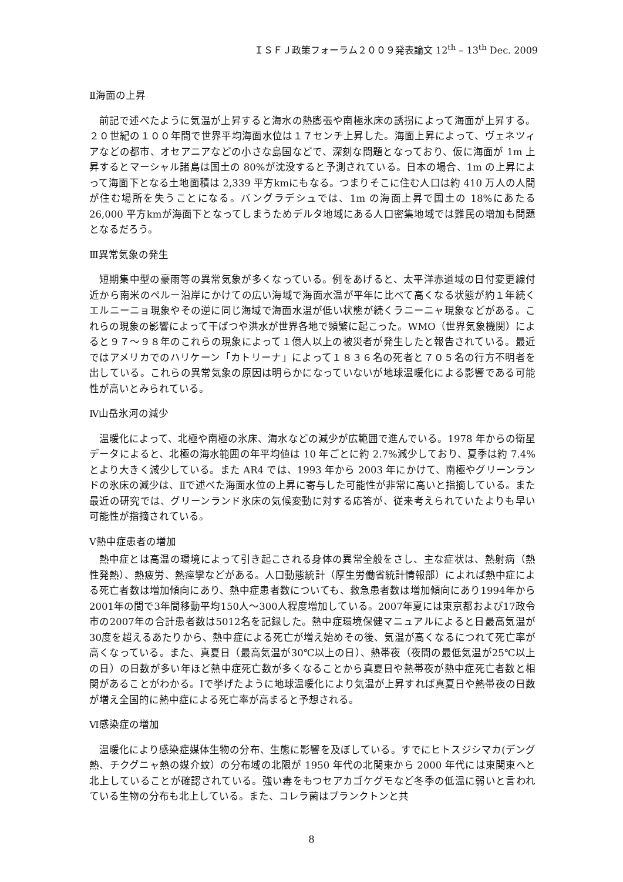ＩＳＦＪ政策フォーラム２００９発表論文 12<sup>th</sup> – 13<sup>th</sup> Dec. 2009
Ⅱ海面の上昇
前記で述べたように気温が上昇すると海水の熱膨張や南極氷床の誘拐によって海面が上昇する。２０世紀の１００年間で世界平均海面水位は１７センチ上昇した。海面上昇によって、ヴェネツィアなどの都市、オセアニアなどの小さな島国などで、深刻な問題となっており、仮に海面が 1m 上昇するとマーシャル諸島は国土の 80%が沈没すると予測されている。日本の場合、1m の上昇によって海面下となる土地面積は 2,339 平方kmにもなる。つまりそこに住む人口は約 410 万人の人間が住む場所を失うことになる。バングラデシュでは、1m の海面上昇で国土の 18%にあたる 26,000 平方kmが海面下となってしまうためデルタ地域にある人口密集地域では難民の増加も問題となるだろう。
Ⅲ異常気象の発生
短期集中型の豪雨等の異常気象が多くなっている。例をあげると、太平洋赤道域の日付変更線付近から南米のペルー沿岸にかけての広い海域で海面水温が平年に比べて高くなる状態が約１年続くエルニーニョ現象やその逆に同じ海域で海面水温が低い状態が続くラニーニャ現象などがある。これらの現象の影響によって干ばつや洪水が世界各地で頻繁に起こった。WMO（世界気象機関）によると９７～９８年のこれらの現象によって１億人以上の被災者が発生したと報告されている。最近ではアメリカでのハリケーン「カトリーナ」によって１８３６名の死者と７０５名の行方不明者を出している。これらの異常気象の原因は明らかになっていないが地球温暖化による影響である可能性が高いとみられている。
Ⅳ山岳氷河の減少
温暖化によって、北極や南極の氷床、海水などの減少が広範囲で進んでいる。1978 年からの衛星データによると、北極の海水範囲の年平均値は 10 年ごとに約 2.7%減少しており、夏季は約 7.4%とより大きく減少している。また AR4 では、1993 年から 2003 年にかけて、南極やグリーンランドの氷床の減少は、Ⅱで述べた海面水位の上昇に寄与した可能性が非常に高いと指摘している。また最近の研究では、グリーンランド氷床の気候変動に対する応答が、従来考えられていたよりも早い可能性が指摘されている。
Ⅴ熱中症患者の増加
熱中症とは高温の環境によって引き起こされる身体の異常全般をさし、主な症状は、熱射病（熱性発熱）、熱疲労、熱痙攣などがある。人口動態統計（厚生労働省統計情報部）によれば熱中症による死亡者数は増加傾向にあり、熱中症患者数についても、救急患者数は増加傾向にあり1994年から2001年の間で3年間移動平均150人～300人程度増加している。2007年夏には東京都および17政令市の2007年の合計患者数は5012名を記録した。熱中症環境保健マニュアルによると日最高気温が30度を超えるあたりから、熱中症による死亡が増え始めその後、気温が高くなるにつれて死亡率が高くなっている。また、真夏日（最高気温が30℃以上の日）、熱帯夜（夜間の最低気温が25℃以上の日）の日数が多い年ほど熱中症死亡数が多くなることから真夏日や熱帯夜が熱中症死亡者数と相関があることがわかる。Ⅰで挙げたように地球温暖化により気温が上昇すれば真夏日や熱帯夜の日数が増え全国的に熱中症による死亡率が高まると予想される。
Ⅵ感染症の増加
温暖化により感染症媒体生物の分布、生態に影響を及ぼしている。すでにヒトスジシマカ(デング熱、チクグニャ熱の媒介蚊）の分布域の北限が 1950 年代の北関東から 2000 年代には東関東へと北上していることが確認されている。強い毒をもつセアカゴケグモなど冬季の低温に弱いと言われている生物の分布も北上している。また、コレラ菌はプランクトンと共
8